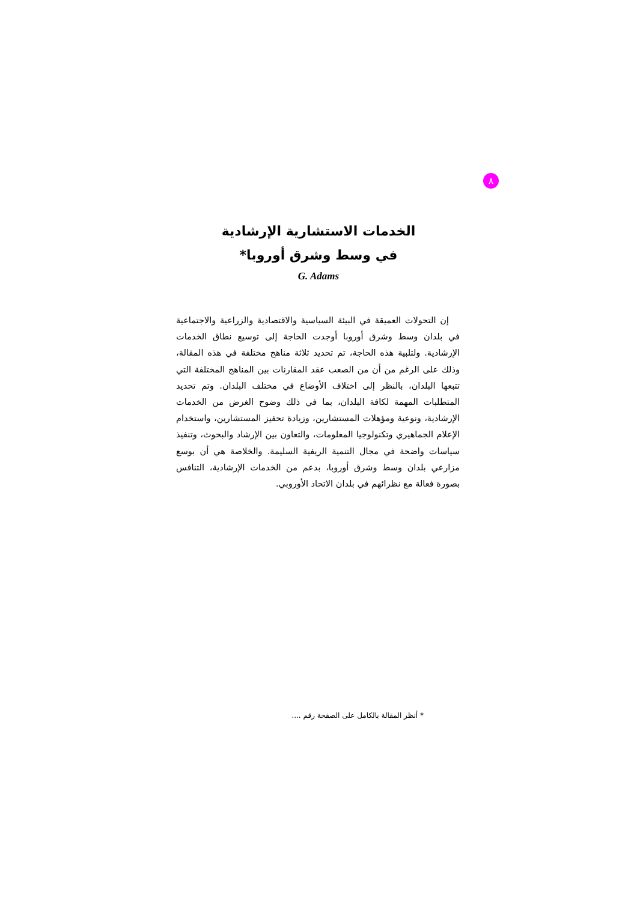٨
الخدمات الاستشارية الإرشادية
في وسط وشرق أوروبا*
G. Adams
إن التحولات العميقة في البيئة السياسية والاقتصادية والزراعية والاجتماعية في بلدان وسط وشرق أوروبا أوجدت الحاجة إلى توسيع نطاق الخدمات الإرشادية. ولتلبية هذه الحاجة، تم تحديد ثلاثة مناهج مختلفة في هذه المقالة، وذلك على الرغم من أن من الصعب عقد المقارنات بين المناهج المختلفة التي تتبعها البلدان، بالنظر إلى اختلاف الأوضاع في مختلف البلدان. وتم تحديد المتطلبات المهمة لكافة البلدان، بما في ذلك وضوح الغرض من الخدمات الإرشادية، ونوعية ومؤهلات المستشارين، وزيادة تحفيز المستشارين، واستخدام الإعلام الجماهيري وتكنولوجيا المعلومات، والتعاون بين الإرشاد والبحوث، وتنفيذ سياسات واضحة في مجال التنمية الريفية السليمة. والخلاصة هي أن بوسع مزارعي بلدان وسط وشرق أوروبا، بدعم من الخدمات الإرشادية، التنافس بصورة فعالة مع نظرائهم في بلدان الاتحاد الأوروبي.
* أنظر المقالة بالكامل على الصفحة رقم ....